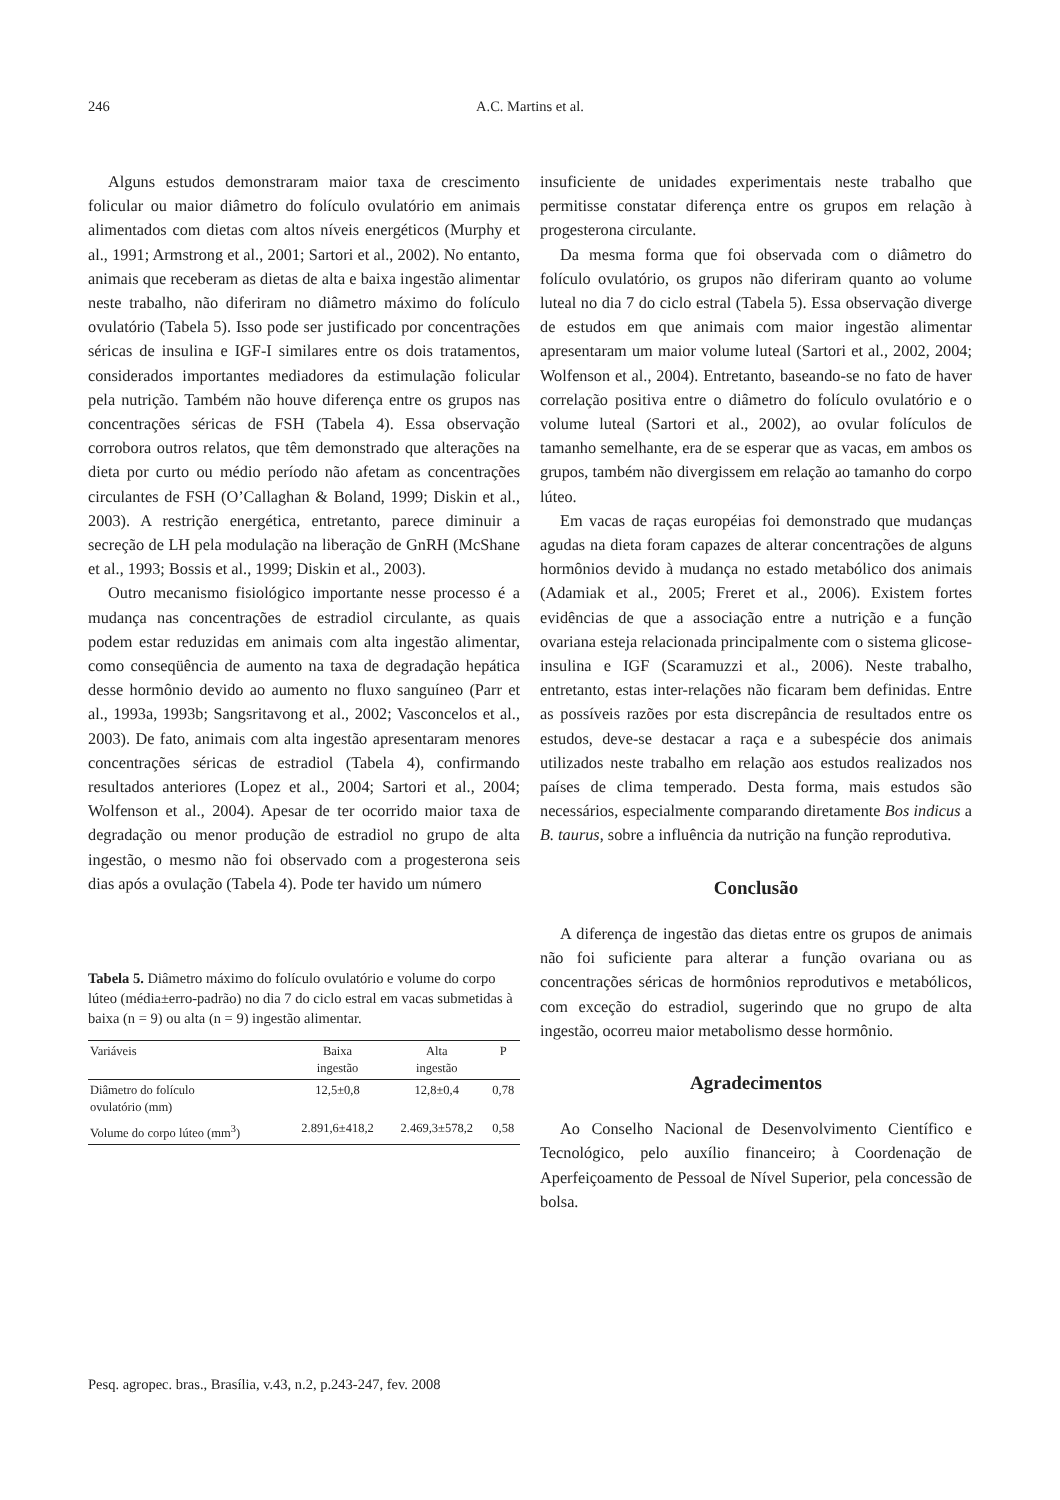246
A.C. Martins et al.
Alguns estudos demonstraram maior taxa de crescimento folicular ou maior diâmetro do folículo ovulatório em animais alimentados com dietas com altos níveis energéticos (Murphy et al., 1991; Armstrong et al., 2001; Sartori et al., 2002). No entanto, animais que receberam as dietas de alta e baixa ingestão alimentar neste trabalho, não diferiram no diâmetro máximo do folículo ovulatório (Tabela 5). Isso pode ser justificado por concentrações séricas de insulina e IGF-I similares entre os dois tratamentos, considerados importantes mediadores da estimulação folicular pela nutrição. Também não houve diferença entre os grupos nas concentrações séricas de FSH (Tabela 4). Essa observação corrobora outros relatos, que têm demonstrado que alterações na dieta por curto ou médio período não afetam as concentrações circulantes de FSH (O’Callaghan & Boland, 1999; Diskin et al., 2003). A restrição energética, entretanto, parece diminuir a secreção de LH pela modulação na liberação de GnRH (McShane et al., 1993; Bossis et al., 1999; Diskin et al., 2003).
Outro mecanismo fisiológico importante nesse processo é a mudança nas concentrações de estradiol circulante, as quais podem estar reduzidas em animais com alta ingestão alimentar, como conseqüência de aumento na taxa de degradação hepática desse hormônio devido ao aumento no fluxo sanguíneo (Parr et al., 1993a, 1993b; Sangsritavong et al., 2002; Vasconcelos et al., 2003). De fato, animais com alta ingestão apresentaram menores concentrações séricas de estradiol (Tabela 4), confirmando resultados anteriores (Lopez et al., 2004; Sartori et al., 2004; Wolfenson et al., 2004). Apesar de ter ocorrido maior taxa de degradação ou menor produção de estradiol no grupo de alta ingestão, o mesmo não foi observado com a progesterona seis dias após a ovulação (Tabela 4). Pode ter havido um número
Tabela 5. Diâmetro máximo do folículo ovulatório e volume do corpo lúteo (média±erro-padrão) no dia 7 do ciclo estral em vacas submetidas à baixa (n = 9) ou alta (n = 9) ingestão alimentar.
| Variáveis | Baixa ingestão | Alta ingestão | P |
| --- | --- | --- | --- |
| Diâmetro do folículo ovulatório (mm) | 12,5±0,8 | 12,8±0,4 | 0,78 |
| Volume do corpo lúteo (mm<sup>3</sup>) | 2.891,6±418,2 | 2.469,3±578,2 | 0,58 |
insuficiente de unidades experimentais neste trabalho que permitisse constatar diferença entre os grupos em relação à progesterona circulante.
Da mesma forma que foi observada com o diâmetro do folículo ovulatório, os grupos não diferiram quanto ao volume luteal no dia 7 do ciclo estral (Tabela 5). Essa observação diverge de estudos em que animais com maior ingestão alimentar apresentaram um maior volume luteal (Sartori et al., 2002, 2004; Wolfenson et al., 2004). Entretanto, baseando-se no fato de haver correlação positiva entre o diâmetro do folículo ovulatório e o volume luteal (Sartori et al., 2002), ao ovular folículos de tamanho semelhante, era de se esperar que as vacas, em ambos os grupos, também não divergissem em relação ao tamanho do corpo lúteo.
Em vacas de raças européias foi demonstrado que mudanças agudas na dieta foram capazes de alterar concentrações de alguns hormônios devido à mudança no estado metabólico dos animais (Adamiak et al., 2005; Freret et al., 2006). Existem fortes evidências de que a associação entre a nutrição e a função ovariana esteja relacionada principalmente com o sistema glicose-insulina e IGF (Scaramuzzi et al., 2006). Neste trabalho, entretanto, estas inter-relações não ficaram bem definidas. Entre as possíveis razões por esta discrepância de resultados entre os estudos, deve-se destacar a raça e a subespécie dos animais utilizados neste trabalho em relação aos estudos realizados nos países de clima temperado. Desta forma, mais estudos são necessários, especialmente comparando diretamente Bos indicus a B. taurus, sobre a influência da nutrição na função reprodutiva.
Conclusão
A diferença de ingestão das dietas entre os grupos de animais não foi suficiente para alterar a função ovariana ou as concentrações séricas de hormônios reprodutivos e metabólicos, com exceção do estradiol, sugerindo que no grupo de alta ingestão, ocorreu maior metabolismo desse hormônio.
Agradecimentos
Ao Conselho Nacional de Desenvolvimento Científico e Tecnológico, pelo auxílio financeiro; à Coordenação de Aperfeiçoamento de Pessoal de Nível Superior, pela concessão de bolsa.
Pesq. agropec. bras., Brasília, v.43, n.2, p.243-247, fev. 2008